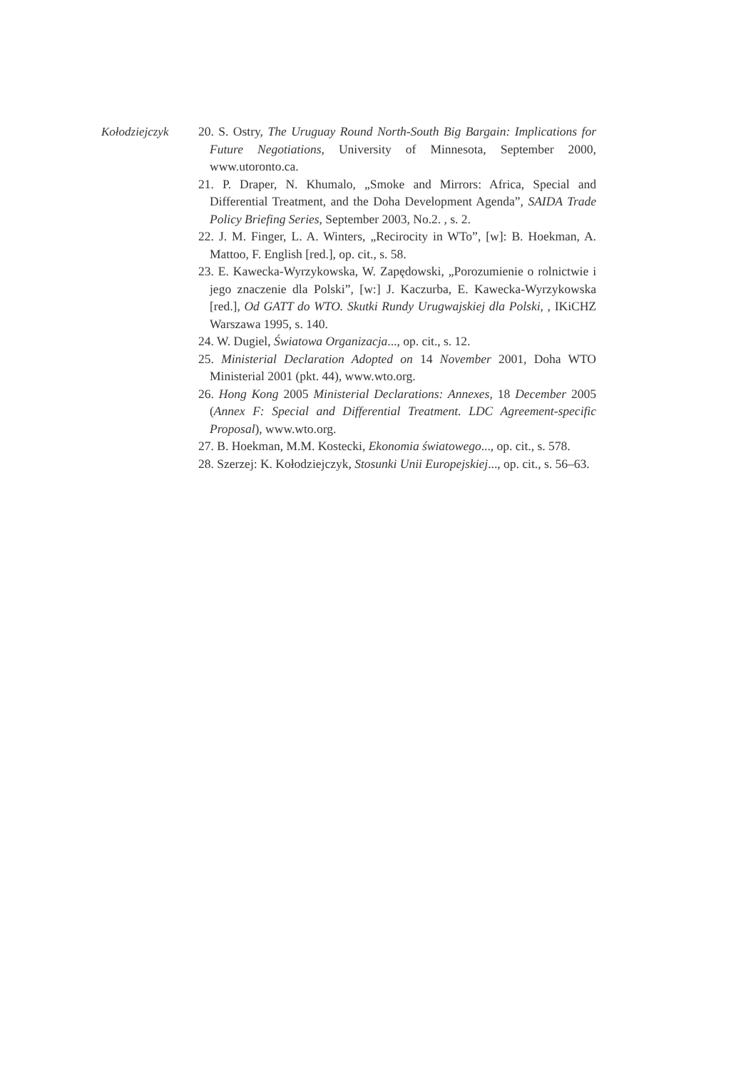Kołodziejczyk
20. S. Ostry, The Uruguay Round North-South Big Bargain: Implications for Future Negotiations, University of Minnesota, September 2000, www.utoronto.ca.
21. P. Draper, N. Khumalo, „Smoke and Mirrors: Africa, Special and Differential Treatment, and the Doha Development Agenda”, SAIDA Trade Policy Briefing Series, September 2003, No.2. , s. 2.
22. J. M. Finger, L. A. Winters, „Recirocity in WTo”, [w]: B. Hoekman, A. Mattoo, F. English [red.], op. cit., s. 58.
23. E. Kawecka-Wyrzykowska, W. Zapędowski, „Porozumienie o rolnictwie i jego znaczenie dla Polski”, [w:] J. Kaczurba, E. Kawecka-Wyrzykowska [red.], Od GATT do WTO. Skutki Rundy Urugwajskiej dla Polski, , IKiCHZ Warszawa 1995, s. 140.
24. W. Dugiel, Światowa Organizacja..., op. cit., s. 12.
25. Ministerial Declaration Adopted on 14 November 2001, Doha WTO Ministerial 2001 (pkt. 44), www.wto.org.
26. Hong Kong 2005 Ministerial Declarations: Annexes, 18 December 2005 (Annex F: Special and Differential Treatment. LDC Agreement-specific Proposal), www.wto.org.
27. B. Hoekman, M.M. Kostecki, Ekonomia światowego..., op. cit., s. 578.
28. Szerzej: K. Kołodziejczyk, Stosunki Unii Europejskiej..., op. cit., s. 56–63.